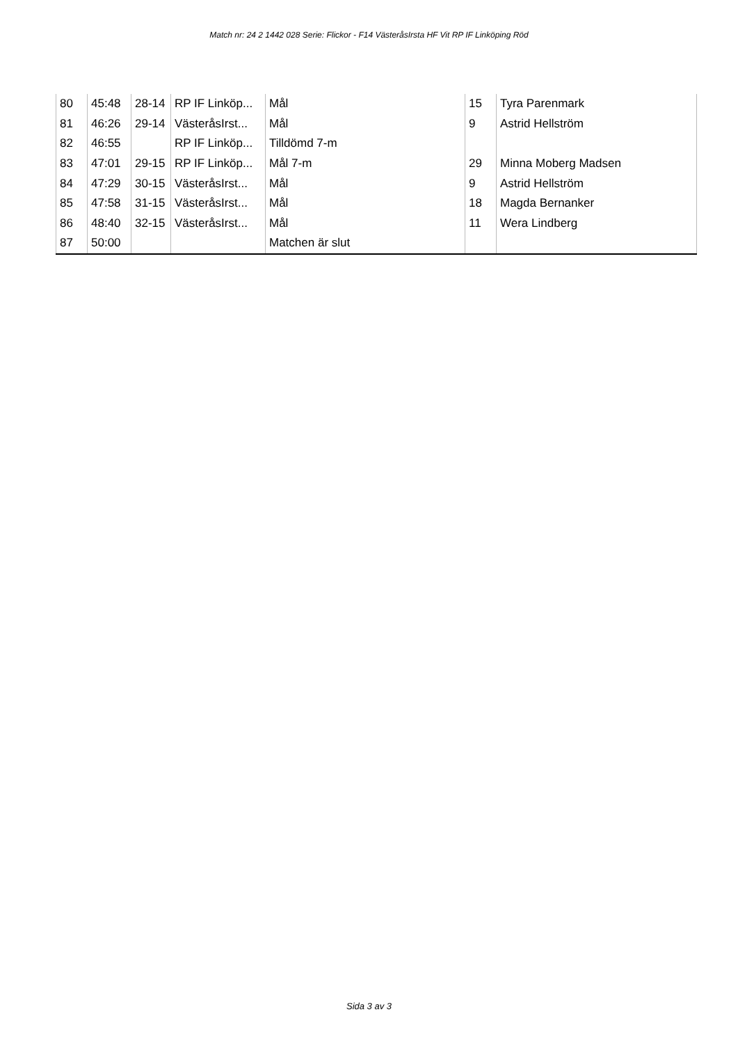Match nr: 24 2 1442 028 Serie: Flickor - F14 VästeråsIrsta HF Vit RP IF Linköping Röd
| 80 | 45:48 | 28-14 | RP IF Linköp... | Mål | 15 | Tyra Parenmark |
| 81 | 46:26 | 29-14 | VästeråsIrst... | Mål | 9 | Astrid Hellström |
| 82 | 46:55 | | RP IF Linköp... | Tilldömd 7-m | | |
| 83 | 47:01 | 29-15 | RP IF Linköp... | Mål 7-m | 29 | Minna Moberg Madsen |
| 84 | 47:29 | 30-15 | VästeråsIrst... | Mål | 9 | Astrid Hellström |
| 85 | 47:58 | 31-15 | VästeråsIrst... | Mål | 18 | Magda Bernanker |
| 86 | 48:40 | 32-15 | VästeråsIrst... | Mål | 11 | Wera Lindberg |
| 87 | 50:00 | | | Matchen är slut | | |
Sida 3 av 3